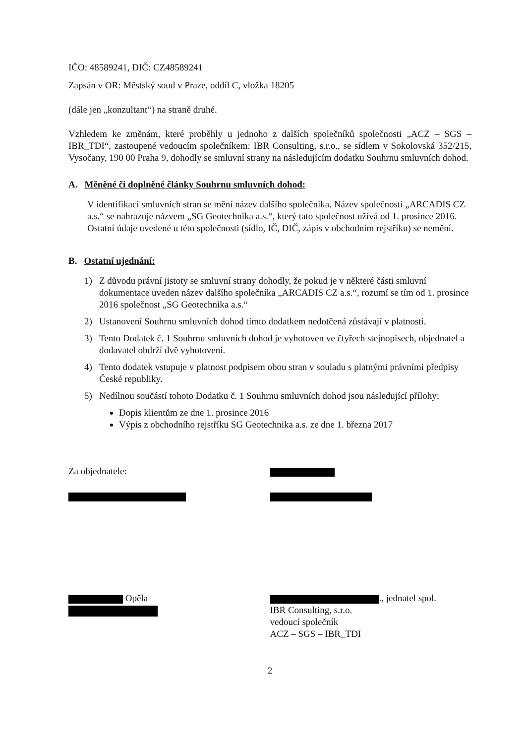IČO: 48589241, DIČ: CZ48589241
Zapsán v OR: Městský soud v Praze, oddíl C, vložka 18205
(dále jen „konzultant“) na straně druhé.
Vzhledem ke změnám, které proběhly u jednoho z dalších společníků společnosti „ACZ – SGS – IBR_TDI“, zastoupené vedoucím společníkem: IBR Consulting, s.r.o., se sídlem v Sokolovská 352/215, Vysočany, 190 00 Praha 9, dohodly se smluvní strany na následujícím dodatku Souhrnu smluvních dohod.
A. Měněné či doplněné články Souhrnu smluvních dohod:
V identifikaci smluvních stran se mění název dalšího společníka. Název společnosti „ARCADIS CZ a.s.“ se nahrazuje názvem „SG Geotechnika a.s.“, který tato společnost užívá od 1. prosince 2016. Ostatní údaje uvedené u této společnosti (sídlo, IČ, DIČ, zápis v obchodním rejstříku) se nemění.
B. Ostatní ujednání:
1) Z důvodu právní jistoty se smluvní strany dohodly, že pokud je v některé části smluvní dokumentace uveden název dalšího společníka „ARCADIS CZ a.s.“, rozumí se tím od 1. prosince 2016 společnost „SG Geotechnika a.s.“
2) Ustanovení Souhrnu smluvních dohod tímto dodatkem nedotčená zůstávají v platnosti.
3) Tento Dodatek č. 1 Souhrnu smluvních dohod je vyhotoven ve čtyřech stejnopisech, objednatel a dodavatel obdrží dvě vyhotovení.
4) Tento dodatek vstupuje v platnost podpisem obou stran v souladu s platnými právními předpisy České republiky.
5) Nedílnou součástí tohoto Dodatku č. 1 Souhrnu smluvních dohod jsou následující přílohy:
Dopis klientům ze dne 1. prosince 2016
Výpis z obchodního rejstříku SG Geotechnika a.s. ze dne 1. března 2017
Za objednatele:
Opěla ., jednatel spol.
IBR Consulting, s.r.o.
vedoucí společník
ACZ – SGS – IBR_TDI
2